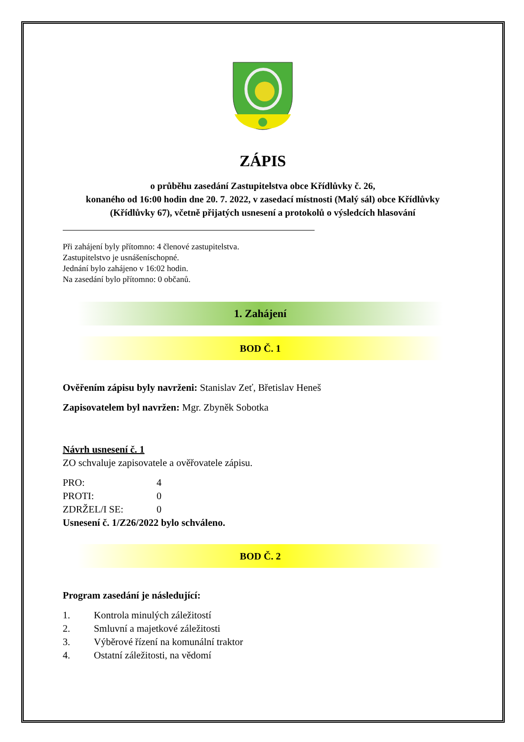ZÁPIS
o průběhu zasedání Zastupitelstva obce Křídlůvky č. 26,
konaného od 16:00 hodin dne 20. 7. 2022, v zasedací místnosti (Malý sál) obce Křídlůvky
(Křídlůvky 67), včetně přijatých usnesení a protokolů o výsledcích hlasování
Při zahájení byly přítomno: 4 členové zastupitelstva.
Zastupitelstvo je usnášeníschopné.
Jednání bylo zahájeno v 16:02 hodin.
Na zasedání bylo přítomno: 0 občanů.
1. Zahájení
BOD Č. 1
Ověřením zápisu byly navrženi: Stanislav Zeť, Břetislav Heneš
Zapisovatelem byl navržen: Mgr. Zbyněk Sobotka
Návrh usnesení č. 1
ZO schvaluje zapisovatele a ověřovatele zápisu.
| PRO: | 4 |
| PROTI: | 0 |
| ZDRŽEL/I SE: | 0 |
Usnesení č. 1/Z26/2022 bylo schváleno.
BOD Č. 2
Program zasedání je následující:
| 1. | Kontrola minulých záležitostí |
| 2. | Smluvní a majetkové záležitosti |
| 3. | Výběrové řízení na komunální traktor |
| 4. | Ostatní záležitosti, na vědomí |